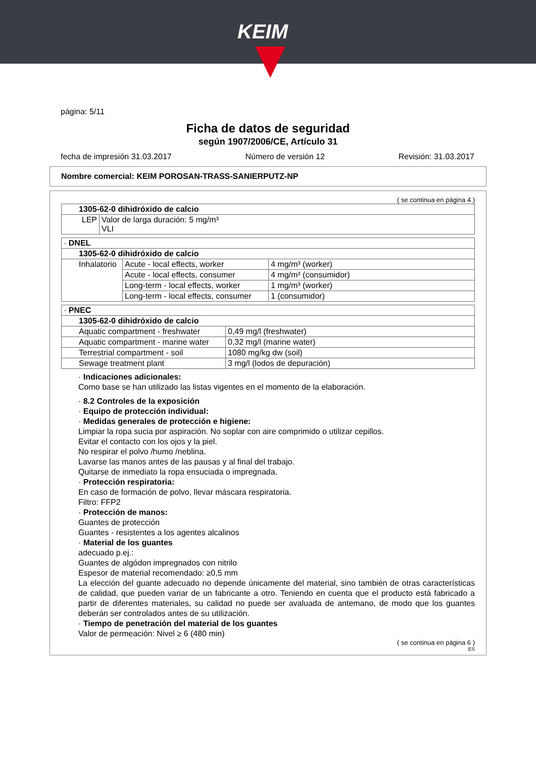KEIM
página: 5/11
Ficha de datos de seguridad
según 1907/2006/CE, Artículo 31
fecha de impresión 31.03.2017 Número de versión 12 Revisión: 31.03.2017
Nombre comercial: KEIM POROSAN-TRASS-SANIERPUTZ-NP
( se continua en página 4 )
| 1305-62-0 dihidróxido de calcio | |
| LEP | Valor de larga duración: 5 mg/m³ VLI |
| · DNEL | | |
| 1305-62-0 dihidróxido de calcio | | |
| Inhalatorio | Acute - local effects, worker | 4 mg/m³ (worker) |
| | Acute - local effects, consumer | 4 mg/m³ (consumidor) |
| | Long-term - local effects, worker | 1 mg/m³ (worker) |
| | Long-term - local effects, consumer | 1 (consumidor) |
| · PNEC | |
| 1305-62-0 dihidróxido de calcio | |
| Aquatic compartment - freshwater | 0,49 mg/l (freshwater) |
| Aquatic compartment - marine water | 0,32 mg/l (marine water) |
| Terrestrial compartment - soil | 1080 mg/kg dw (soil) |
| Sewage treatment plant | 3 mg/l (lodos de depuración) |
· Indicaciones adicionales:
Como base se han utilizado las listas vigentes en el momento de la elaboración.
· 8.2 Controles de la exposición
· Equipo de protección individual:
· Medidas generales de protección e higiene:
Limpiar la ropa sucia por aspiración. No soplar con aire comprimido o utilizar cepillos.
Evitar el contacto con los ojos y la piel.
No respirar el polvo /humo /neblina.
Lavarse las manos antes de las pausas y al final del trabajo.
Quitarse de inmediato la ropa ensuciada o impregnada.
· Protección respiratoria:
En caso de formación de polvo, llevar máscara respiratoria.
Filtro: FFP2
· Protección de manos:
Guantes de protección
Guantes - resistentes a los agentes alcalinos
· Material de los guantes
adecuado p.ej.:
Guantes de algódon impregnados con nitrilo
Espesor de material recomendado: ≥0,5 mm
La elección del guante adecuado no depende únicamente del material, sino también de otras características de calidad, que pueden variar de un fabricante a otro. Teniendo en cuenta que el producto está fabricado a partir de diferentes materiales, su calidad no puede ser avaluada de antemano, de modo que los guantes deberán ser controlados antes de su utilización.
· Tiempo de penetración del material de los guantes
Valor de permeación: Nivel ≥ 6 (480 min)
( se continua en página 6 )
ES